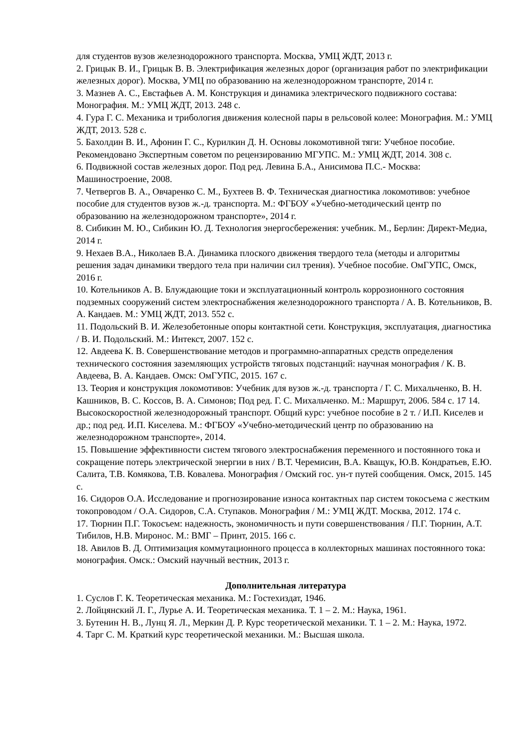для студентов вузов железнодорожного транспорта. Москва, УМЦ ЖДТ, 2013 г.
2. Грицык В. И., Грицык В. В. Электрификация железных дорог (организация работ по электрификации железных дорог). Москва, УМЦ по образованию на железнодорожном транспорте, 2014 г.
3. Мазнев А. С., Евстафьев А. М. Конструкция и динамика электрического подвижного состава: Монография. М.: УМЦ ЖДТ, 2013. 248 с.
4. Гура Г. С. Механика и трибология движения колесной пары в рельсовой колее: Монография. М.: УМЦ ЖДТ, 2013. 528 с.
5. Бахолдин В. И., Афонин Г. С., Курилкин Д. Н. Основы локомотивной тяги: Учебное пособие. Рекомендовано Экспертным советом по рецензированию МГУПС. М.: УМЦ ЖДТ, 2014. 308 с.
6. Подвижной состав железных дорог. Под ред. Левина Б.А., Анисимова П.С.- Москва: Машиностроение, 2008.
7. Четвергов В. А., Овчаренко С. М., Бухтеев В. Ф. Техническая диагностика локомотивов: учебное пособие для студентов вузов ж.-д. транспорта. М.: ФГБОУ «Учебно-методический центр по образованию на железнодорожном транспорте», 2014 г.
8. Сибикин М. Ю., Сибикин Ю. Д. Технология энергосбережения: учебник. М., Берлин: Директ-Медиа, 2014 г.
9. Нехаев В.А., Николаев В.А. Динамика плоского движения твердого тела (методы и алгоритмы решения задач динамики твердого тела при наличии сил трения). Учебное пособие. ОмГУПС, Омск, 2016 г.
10. Котельников А. В. Блуждающие токи и эксплуатационный контроль коррозионного состояния подземных сооружений систем электроснабжения железнодорожного транспорта / А. В. Котельников, В. А. Кандаев. М.: УМЦ ЖДТ, 2013. 552 с.
11. Подольский В. И. Железобетонные опоры контактной сети. Конструкция, эксплуатация, диагностика / В. И. Подольский. М.: Интекст, 2007. 152 с.
12. Авдеева К. В. Совершенствование методов и программно-аппаратных средств определения технического состояния заземляющих устройств тяговых подстанций: научная монография / К. В. Авдеева, В. А. Кандаев. Омск: ОмГУПС, 2015. 167 с.
13. Теория и конструкция локомотивов: Учебник для вузов ж.-д. транспорта / Г. С. Михальченко, В. Н. Кашников, В. С. Коссов, В. А. Симонов; Под ред. Г. С. Михальченко. М.: Маршрут, 2006. 584 с. 17 14. Высокоскоростной железнодорожный транспорт. Общий курс: учебное пособие в 2 т. / И.П. Киселев и др.; под ред. И.П. Киселева. М.: ФГБОУ «Учебно-методический центр по образованию на железнодорожном транспорте», 2014.
15. Повышение эффективности систем тягового электроснабжения переменного и постоянного тока и сокращение потерь электрической энергии в них / В.Т. Черемисин, В.А. Кващук, Ю.В. Кондратьев, Е.Ю. Салита, Т.В. Комякова, Т.В. Ковалева. Монография / Омский гос. ун-т путей сообщения. Омск, 2015. 145 с.
16. Сидоров О.А. Исследование и прогнозирование износа контактных пар систем токосъема с жестким токопроводом / О.А. Сидоров, С.А. Ступаков. Монография / М.: УМЦ ЖДТ. Москва, 2012. 174 с.
17. Тюрнин П.Г. Токосъем: надежность, экономичность и пути совершенствования / П.Г. Тюрнин, А.Т. Тибилов, Н.В. Миронос. М.: ВМГ – Принт, 2015. 166 с.
18. Авилов В. Д. Оптимизация коммутационного процесса в коллекторных машинах постоянного тока: монография. Омск.: Омский научный вестник, 2013 г.
Дополнительная литература
1. Суслов Г. К. Теоретическая механика. М.: Гостехиздат, 1946.
2. Лойцянский Л. Г., Лурье А. И. Теоретическая механика. Т. 1 – 2. М.: Наука, 1961.
3. Бутенин Н. В., Лунц Я. Л., Меркин Д. Р. Курс теоретической механики. Т. 1 – 2. М.: Наука, 1972.
4. Тарг С. М. Краткий курс теоретической механики. М.: Высшая школа.